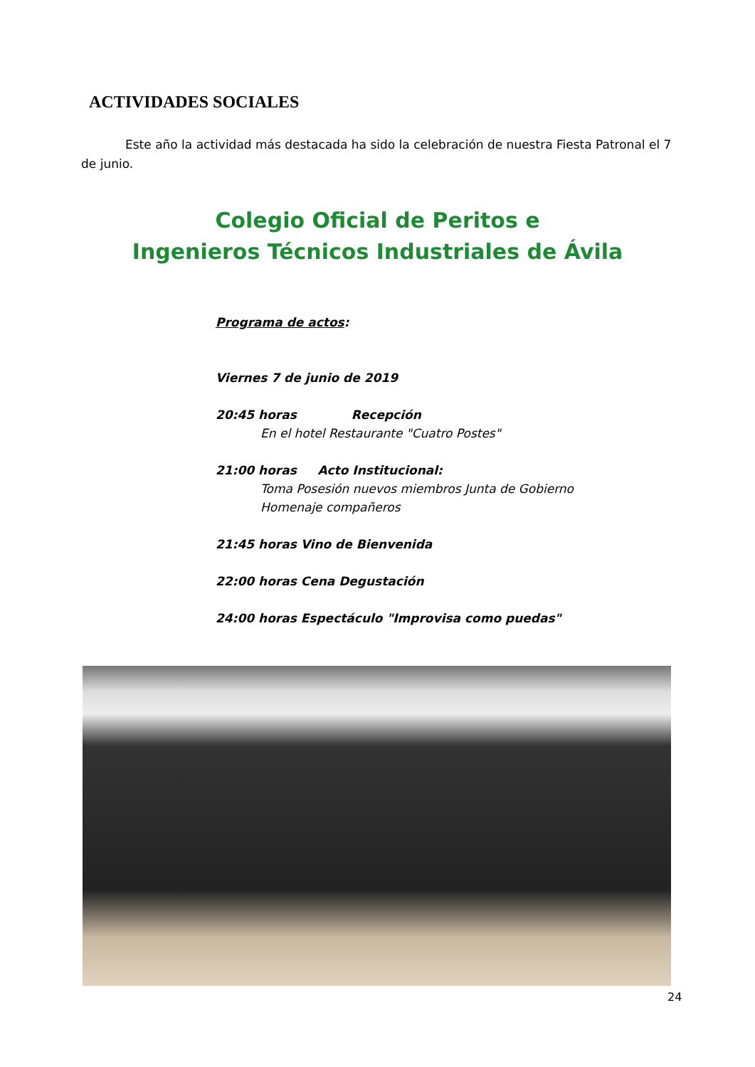ACTIVIDADES SOCIALES
Este año la actividad más destacada ha sido la celebración de nuestra Fiesta Patronal el 7 de junio.
Colegio Oficial de Peritos e
Ingenieros Técnicos Industriales de Ávila
Programa de actos:
Viernes 7 de junio de 2019
20:45 horas Recepción
En el hotel Restaurante "Cuatro Postes"
21:00 horas Acto Institucional:
Toma Posesión nuevos miembros Junta de Gobierno
Homenaje compañeros
21:45 horas Vino de Bienvenida
22:00 horas Cena Degustación
24:00 horas Espectáculo "Improvisa como puedas"
24